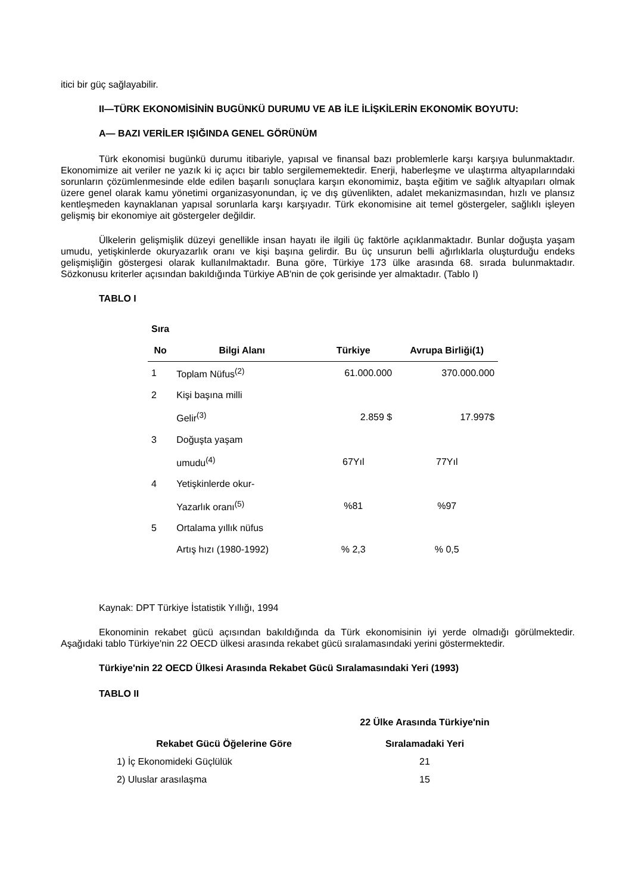itici bir güç sağlayabilir.
II—TÜRK EKONOMİSİNİN BUGÜNKÜ DURUMU VE AB İLE İLİŞKİLERİN EKONOMİK BOYUTU:
A— BAZI VERİLER IŞIĞINDA GENEL GÖRÜNÜM
Türk ekonomisi bugünkü durumu itibariyle, yapısal ve finansal bazı problemlerle karşı karşıya bulunmaktadır. Ekonomimize ait veriler ne yazık ki iç açıcı bir tablo sergilememektedir. Enerji, haberleşme ve ulaştırma altyapılarındaki sorunların çözümlenmesinde elde edilen başarılı sonuçlara karşın ekonomimiz, başta eğitim ve sağlık altyapıları olmak üzere genel olarak kamu yönetimi organizasyonundan, iç ve dış güvenlikten, adalet mekanizmasından, hızlı ve plansız kentleşmeden kaynaklanan yapısal sorunlarla karşı karşıyadır. Türk ekonomisine ait temel göstergeler, sağlıklı işleyen gelişmiş bir ekonomiye ait göstergeler değildir.
Ülkelerin gelişmişlik düzeyi genellikle insan hayatı ile ilgili üç faktörle açıklanmaktadır. Bunlar doğuşta yaşam umudu, yetişkinlerde okuryazarlık oranı ve kişi başına gelirdir. Bu üç unsurun belli ağırlıklarla oluşturduğu endeks gelişmişliğin göstergesi olarak kullanılmaktadır. Buna göre, Türkiye 173 ülke arasında 68. sırada bulunmaktadır. Sözkonusu kriterler açısından bakıldığında Türkiye AB'nin de çok gerisinde yer almaktadır. (Tablo I)
TABLO I
| Sıra | | | |
| --- | --- | --- | --- |
| No | Bilgi Alanı | Türkiye | Avrupa Birliği(1) |
| 1 | Toplam Nüfus<sup>(2)</sup> | 61.000.000 | 370.000.000 |
| 2 | Kişi başına milli | | |
| | Gelir<sup>(3)</sup> | 2.859 $ | 17.997$ |
| 3 | Doğuşta yaşam | | |
| | umudu<sup>(4)</sup> | 67Yıl | 77Yıl |
| 4 | Yetişkinlerde okur- | | |
| | Yazarlık oranı<sup>(5)</sup> | %81 | %97 |
| 5 | Ortalama yıllık nüfus | | |
| | Artış hızı (1980-1992) | % 2,3 | % 0,5 |
Kaynak: DPT Türkiye İstatistik Yıllığı, 1994
Ekonominin rekabet gücü açısından bakıldığında da Türk ekonomisinin iyi yerde olmadığı görülmektedir. Aşağıdaki tablo Türkiye'nin 22 OECD ülkesi arasında rekabet gücü sıralamasındaki yerini göstermektedir.
Türkiye'nin 22 OECD Ülkesi Arasında Rekabet Gücü Sıralamasındaki Yeri (1993)
TABLO II
| Rekabet Gücü Öğelerine Göre | 22 Ülke Arasında Türkiye'nin Sıralamadaki Yeri |
| --- | --- |
| 1) İç Ekonomideki Güçlülük | 21 |
| 2) Uluslar arasılaşma | 15 |